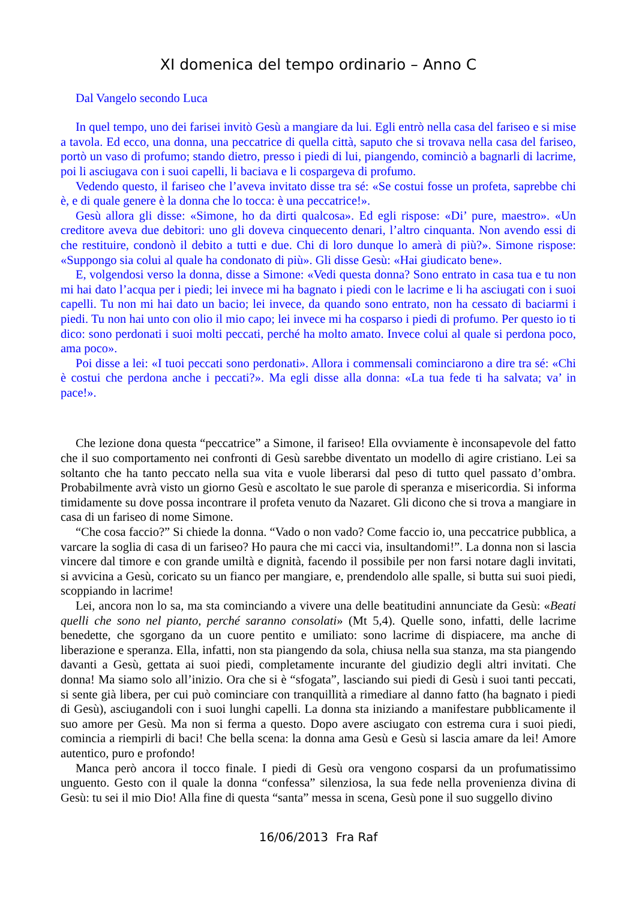XI domenica del tempo ordinario – Anno C
Dal Vangelo secondo Luca
In quel tempo, uno dei farisei invitò Gesù a mangiare da lui. Egli entrò nella casa del fariseo e si mise a tavola. Ed ecco, una donna, una peccatrice di quella città, saputo che si trovava nella casa del fariseo, portò un vaso di profumo; stando dietro, presso i piedi di lui, piangendo, cominciò a bagnarli di lacrime, poi li asciugava con i suoi capelli, li baciava e li cospargeva di profumo.
Vedendo questo, il fariseo che l’aveva invitato disse tra sé: «Se costui fosse un profeta, saprebbe chi è, e di quale genere è la donna che lo tocca: è una peccatrice!».
Gesù allora gli disse: «Simone, ho da dirti qualcosa». Ed egli rispose: «Di’ pure, maestro». «Un creditore aveva due debitori: uno gli doveva cinquecento denari, l’altro cinquanta. Non avendo essi di che restituire, condonò il debito a tutti e due. Chi di loro dunque lo amerà di più?». Simone rispose: «Suppongo sia colui al quale ha condonato di più». Gli disse Gesù: «Hai giudicato bene».
E, volgendosi verso la donna, disse a Simone: «Vedi questa donna? Sono entrato in casa tua e tu non mi hai dato l’acqua per i piedi; lei invece mi ha bagnato i piedi con le lacrime e li ha asciugati con i suoi capelli. Tu non mi hai dato un bacio; lei invece, da quando sono entrato, non ha cessato di baciarmi i piedi. Tu non hai unto con olio il mio capo; lei invece mi ha cosparso i piedi di profumo. Per questo io ti dico: sono perdonati i suoi molti peccati, perché ha molto amato. Invece colui al quale si perdona poco, ama poco».
Poi disse a lei: «I tuoi peccati sono perdonati». Allora i commensali cominciarono a dire tra sé: «Chi è costui che perdona anche i peccati?». Ma egli disse alla donna: «La tua fede ti ha salvata; va’ in pace!».
Che lezione dona questa “peccatrice” a Simone, il fariseo! Ella ovviamente è inconsapevole del fatto che il suo comportamento nei confronti di Gesù sarebbe diventato un modello di agire cristiano. Lei sa soltanto che ha tanto peccato nella sua vita e vuole liberarsi dal peso di tutto quel passato d’ombra. Probabilmente avrà visto un giorno Gesù e ascoltato le sue parole di speranza e misericordia. Si informa timidamente su dove possa incontrare il profeta venuto da Nazaret. Gli dicono che si trova a mangiare in casa di un fariseo di nome Simone.
“Che cosa faccio?” Si chiede la donna. “Vado o non vado? Come faccio io, una peccatrice pubblica, a varcare la soglia di casa di un fariseo? Ho paura che mi cacci via, insultandomi!”. La donna non si lascia vincere dal timore e con grande umiltà e dignità, facendo il possibile per non farsi notare dagli invitati, si avvicina a Gesù, coricato su un fianco per mangiare, e, prendendolo alle spalle, si butta sui suoi piedi, scoppiando in lacrime!
Lei, ancora non lo sa, ma sta cominciando a vivere una delle beatitudini annunciate da Gesù: «Beati quelli che sono nel pianto, perché saranno consolati» (Mt 5,4). Quelle sono, infatti, delle lacrime benedette, che sgorgano da un cuore pentito e umiliato: sono lacrime di dispiacere, ma anche di liberazione e speranza. Ella, infatti, non sta piangendo da sola, chiusa nella sua stanza, ma sta piangendo davanti a Gesù, gettata ai suoi piedi, completamente incurante del giudizio degli altri invitati. Che donna! Ma siamo solo all’inizio. Ora che si è “sfogata”, lasciando sui piedi di Gesù i suoi tanti peccati, si sente già libera, per cui può cominciare con tranquillità a rimediare al danno fatto (ha bagnato i piedi di Gesù), asciugandoli con i suoi lunghi capelli. La donna sta iniziando a manifestare pubblicamente il suo amore per Gesù. Ma non si ferma a questo. Dopo avere asciugato con estrema cura i suoi piedi, comincia a riempirli di baci! Che bella scena: la donna ama Gesù e Gesù si lascia amare da lei! Amore autentico, puro e profondo!
Manca però ancora il tocco finale. I piedi di Gesù ora vengono cosparsi da un profumatissimo unguento. Gesto con il quale la donna “confessa” silenziosa, la sua fede nella provenienza divina di Gesù: tu sei il mio Dio! Alla fine di questa “santa” messa in scena, Gesù pone il suo suggello divino
16/06/2013 Fra Raf